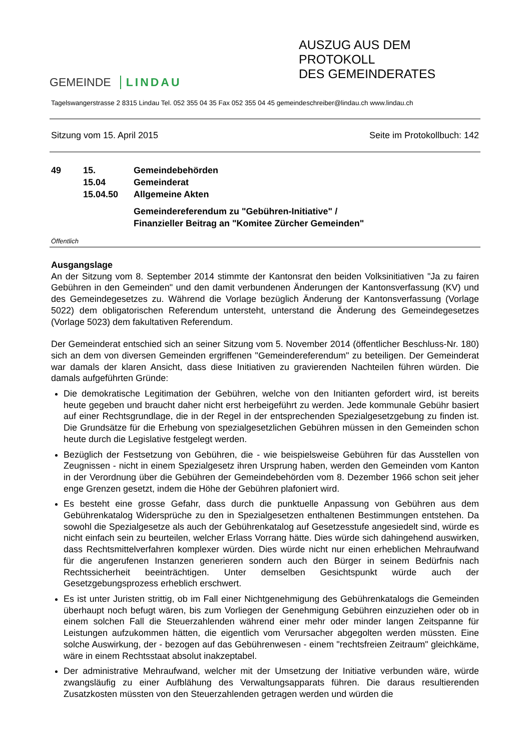GEMEINDE LINDAU
AUSZUG AUS DEM PROTOKOLL
DES GEMEINDERATES
Tagelswangerstrasse 2 8315 Lindau Tel. 052 355 04 35 Fax 052 355 04 45 gemeindeschreiber@lindau.ch www.lindau.ch
Sitzung vom 15. April 2015 Seite im Protokollbuch: 142
49 15. Gemeindebehörden 15.04 Gemeinderat 15.04.50 Allgemeine Akten
Gemeindereferendum zu "Gebühren-Initiative" /
Finanzieller Beitrag an "Komitee Zürcher Gemeinden"
Öffentlich
Ausgangslage
An der Sitzung vom 8. September 2014 stimmte der Kantonsrat den beiden Volksinitiativen "Ja zu fairen Gebühren in den Gemeinden" und den damit verbundenen Änderungen der Kantonsverfassung (KV) und des Gemeindegesetzes zu. Während die Vorlage bezüglich Änderung der Kantonsverfassung (Vorlage 5022) dem obligatorischen Referendum untersteht, unterstand die Änderung des Gemeindegesetzes (Vorlage 5023) dem fakultativen Referendum.
Der Gemeinderat entschied sich an seiner Sitzung vom 5. November 2014 (öffentlicher Beschluss-Nr. 180) sich an dem von diversen Gemeinden ergriffenen "Gemeindereferendum" zu beteiligen. Der Gemeinderat war damals der klaren Ansicht, dass diese Initiativen zu gravierenden Nachteilen führen würden. Die damals aufgeführten Gründe:
Die demokratische Legitimation der Gebühren, welche von den Initianten gefordert wird, ist bereits heute gegeben und braucht daher nicht erst herbeigeführt zu werden. Jede kommunale Gebühr basiert auf einer Rechtsgrundlage, die in der Regel in der entsprechenden Spezialgesetzgebung zu finden ist. Die Grundsätze für die Erhebung von spezialgesetzlichen Gebühren müssen in den Gemeinden schon heute durch die Legislative festgelegt werden.
Bezüglich der Festsetzung von Gebühren, die - wie beispielsweise Gebühren für das Ausstellen von Zeugnissen - nicht in einem Spezialgesetz ihren Ursprung haben, werden den Gemeinden vom Kanton in der Verordnung über die Gebühren der Gemeindebehörden vom 8. Dezember 1966 schon seit jeher enge Grenzen gesetzt, indem die Höhe der Gebühren plafoniert wird.
Es besteht eine grosse Gefahr, dass durch die punktuelle Anpassung von Gebühren aus dem Gebührenkatalog Widersprüche zu den in Spezialgesetzen enthaltenen Bestimmungen entstehen. Da sowohl die Spezialgesetze als auch der Gebührenkatalog auf Gesetzesstufe angesiedelt sind, würde es nicht einfach sein zu beurteilen, welcher Erlass Vorrang hätte. Dies würde sich dahingehend auswirken, dass Rechtsmittelverfahren komplexer würden. Dies würde nicht nur einen erheblichen Mehraufwand für die angerufenen Instanzen generieren sondern auch den Bürger in seinem Bedürfnis nach Rechtssicherheit beeinträchtigen. Unter demselben Gesichtspunkt würde auch der Gesetzgebungsprozess erheblich erschwert.
Es ist unter Juristen strittig, ob im Fall einer Nichtgenehmigung des Gebührenkatalogs die Gemeinden überhaupt noch befugt wären, bis zum Vorliegen der Genehmigung Gebühren einzuziehen oder ob in einem solchen Fall die Steuerzahlenden während einer mehr oder minder langen Zeitspanne für Leistungen aufzukommen hätten, die eigentlich vom Verursacher abgegolten werden müssten. Eine solche Auswirkung, der - bezogen auf das Gebührenwesen - einem "rechtsfreien Zeitraum" gleichkäme, wäre in einem Rechtsstaat absolut inakzeptabel.
Der administrative Mehraufwand, welcher mit der Umsetzung der Initiative verbunden wäre, würde zwangsläufig zu einer Aufblähung des Verwaltungsapparats führen. Die daraus resultierenden Zusatzkosten müssten von den Steuerzahlenden getragen werden und würden die